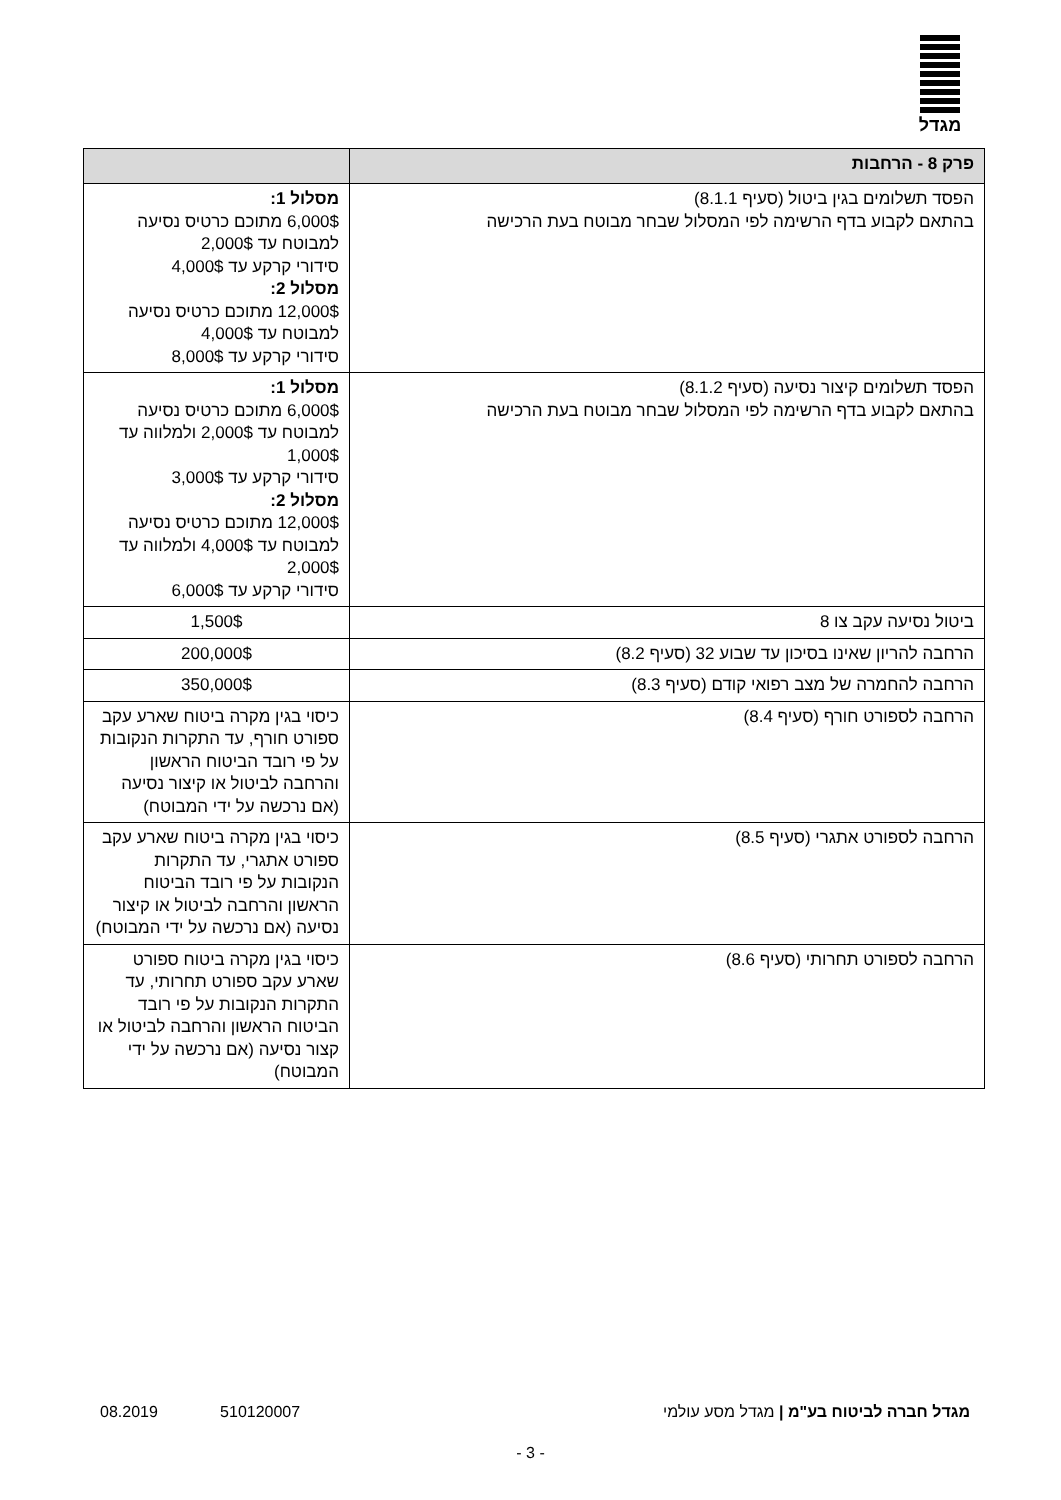מגדל
| פרק 8 - הרחבות | |
| --- | --- |
| הפסד תשלומים בגין ביטול (סעיף 8.1.1) בהתאם לקבוע בדף הרשימה לפי המסלול שבחר מבוטח בעת הרכישה | מסלול 1: 6,000$ מתוכם כרטיס נסיעה למבוטח עד 2,000$ סידורי קרקע עד 4,000$ מסלול 2: 12,000$ מתוכם כרטיס נסיעה למבוטח עד 4,000$ סידורי קרקע עד 8,000$ |
| הפסד תשלומים קיצור נסיעה (סעיף 8.1.2) בהתאם לקבוע בדף הרשימה לפי המסלול שבחר מבוטח בעת הרכישה | מסלול 1: 6,000$ מתוכם כרטיס נסיעה למבוטח עד 2,000$ ולמלווה עד 1,000$ סידורי קרקע עד 3,000$ מסלול 2: 12,000$ מתוכם כרטיס נסיעה למבוטח עד 4,000$ ולמלווה עד 2,000$ סידורי קרקע עד 6,000$ |
| ביטול נסיעה עקב צו 8 | 1,500$ |
| הרחבה להריון שאינו בסיכון עד שבוע 32 (סעיף 8.2) | 200,000$ |
| הרחבה להחמרה של מצב רפואי קודם (סעיף 8.3) | 350,000$ |
| הרחבה לספורט חורף (סעיף 8.4) | כיסוי בגין מקרה ביטוח שארע עקב ספורט חורף, עד התקרות הנקובות על פי רובד הביטוח הראשון והרחבה לביטול או קיצור נסיעה (אם נרכשה על ידי המבוטח) |
| הרחבה לספורט אתגרי (סעיף 8.5) | כיסוי בגין מקרה ביטוח שארע עקב ספורט אתגרי, עד התקרות הנקובות על פי רובד הביטוח הראשון והרחבה לביטול או קיצור נסיעה (אם נרכשה על ידי המבוטח) |
| הרחבה לספורט תחרותי (סעיף 8.6) | כיסוי בגין מקרה ביטוח ספורט שארע עקב ספורט תחרותי, עד התקרות הנקובות על פי רובד הביטוח הראשון והרחבה לביטול או קצור נסיעה (אם נרכשה על ידי המבוטח) |
מגדל חברה לביטוח בע"מ | מגדל מסע עולמי 510120007 08.2019
- 3 -